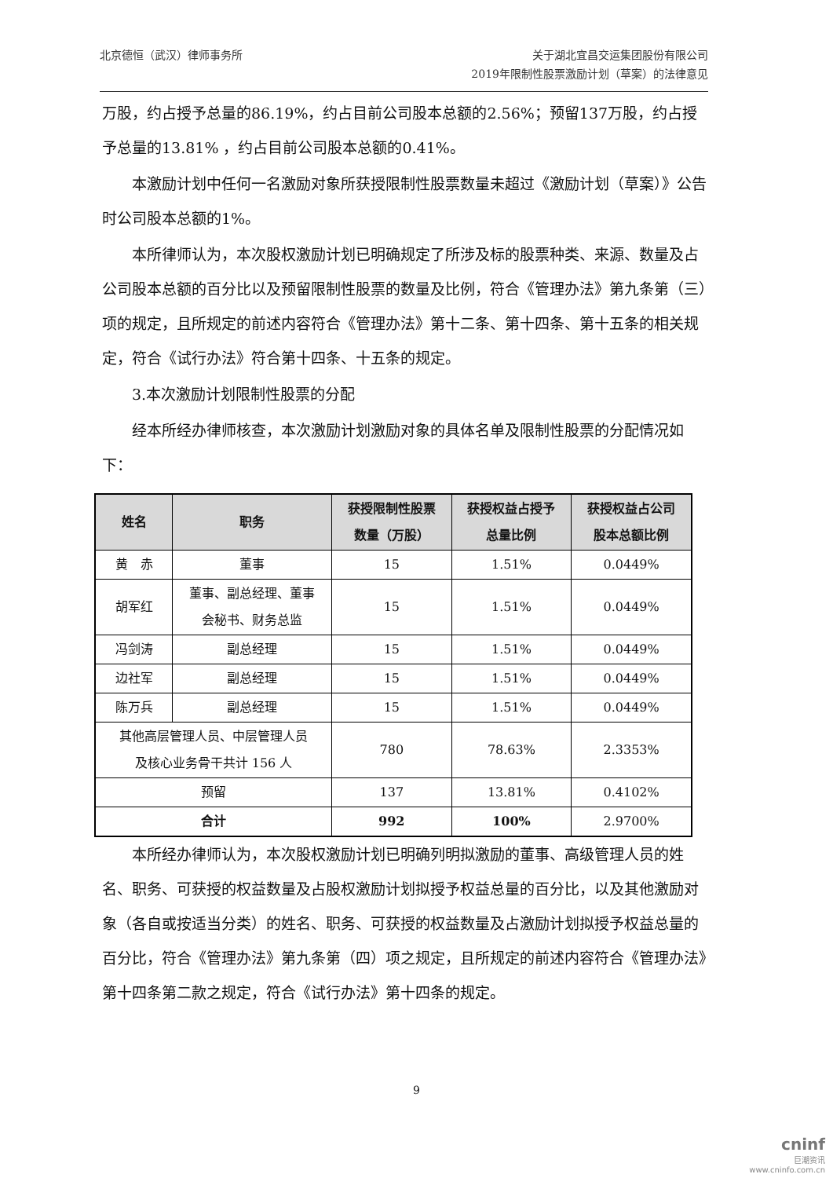北京德恒（武汉）律师事务所 关于湖北宜昌交运集团股份有限公司
2019年限制性股票激励计划（草案）的法律意见
万股，约占授予总量的86.19%，约占目前公司股本总额的2.56%；预留137万股，约占授予总量的13.81% ，约占目前公司股本总额的0.41%。
本激励计划中任何一名激励对象所获授限制性股票数量未超过《激励计划（草案）》公告时公司股本总额的1%。
本所律师认为，本次股权激励计划已明确规定了所涉及标的股票种类、来源、数量及占公司股本总额的百分比以及预留限制性股票的数量及比例，符合《管理办法》第九条第（三）项的规定，且所规定的前述内容符合《管理办法》第十二条、第十四条、第十五条的相关规定，符合《试行办法》符合第十四条、十五条的规定。
3.本次激励计划限制性股票的分配
经本所经办律师核查，本次激励计划激励对象的具体名单及限制性股票的分配情况如下：
| 姓名 | 职务 | 获授限制性股票 数量（万股） | 获授权益占授予 总量比例 | 获授权益占公司 股本总额比例 |
| --- | --- | --- | --- | --- |
| 黄 赤 | 董事 | 15 | 1.51% | 0.0449% |
| 胡军红 | 董事、副总经理、董事 会秘书、财务总监 | 15 | 1.51% | 0.0449% |
| 冯剑涛 | 副总经理 | 15 | 1.51% | 0.0449% |
| 边社军 | 副总经理 | 15 | 1.51% | 0.0449% |
| 陈万兵 | 副总经理 | 15 | 1.51% | 0.0449% |
| 其他高层管理人员、中层管理人员 及核心业务骨干共计 156 人 | | 780 | 78.63% | 2.3353% |
| 预留 | | 137 | 13.81% | 0.4102% |
| 合计 | | 992 | 100% | 2.9700% |
本所经办律师认为，本次股权激励计划已明确列明拟激励的董事、高级管理人员的姓名、职务、可获授的权益数量及占股权激励计划拟授予权益总量的百分比，以及其他激励对象（各自或按适当分类）的姓名、职务、可获授的权益数量及占激励计划拟授予权益总量的百分比，符合《管理办法》第九条第（四）项之规定，且所规定的前述内容符合《管理办法》第十四条第二款之规定，符合《试行办法》第十四条的规定。
9
cninf
巨潮资讯
www.cninfo.com.cn